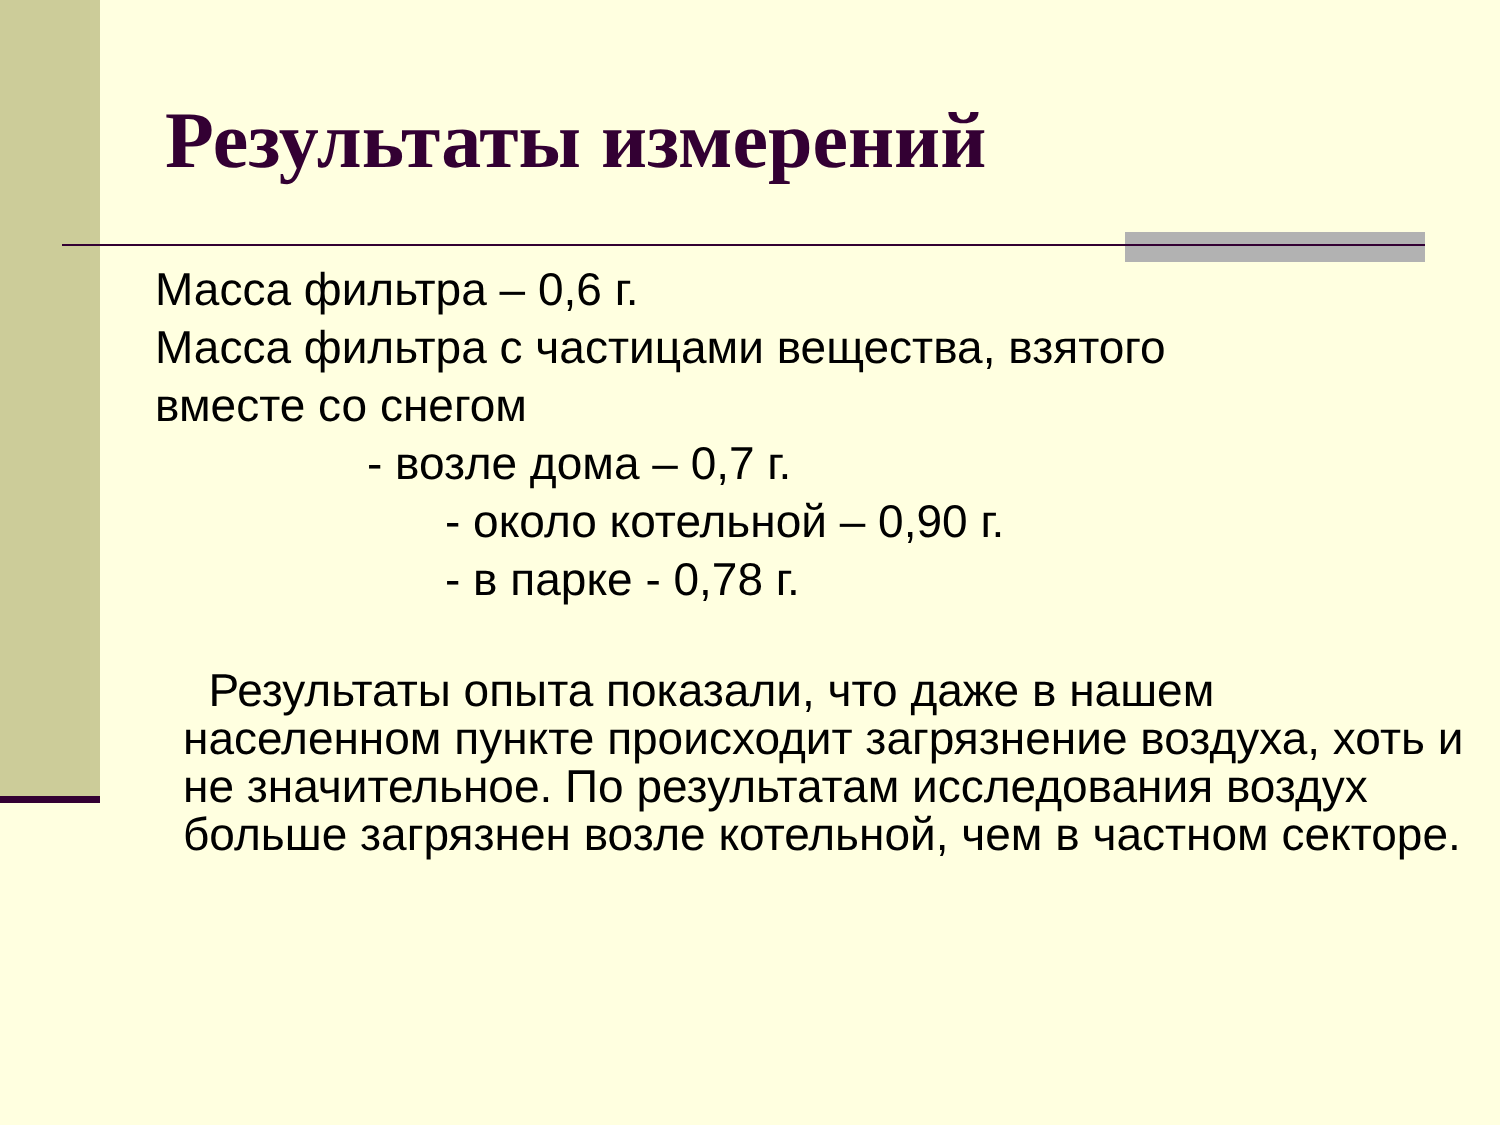Результаты измерений
Масса фильтра – 0,6 г.
Масса фильтра с частицами вещества, взятого
вместе со снегом
- возле дома – 0,7 г.
- около котельной – 0,90 г.
- в парке - 0,78 г.
Результаты опыта показали, что даже в нашем населенном пункте происходит загрязнение воздуха, хоть и не значительное. По результатам исследования воздух больше загрязнен возле котельной, чем в частном секторе.